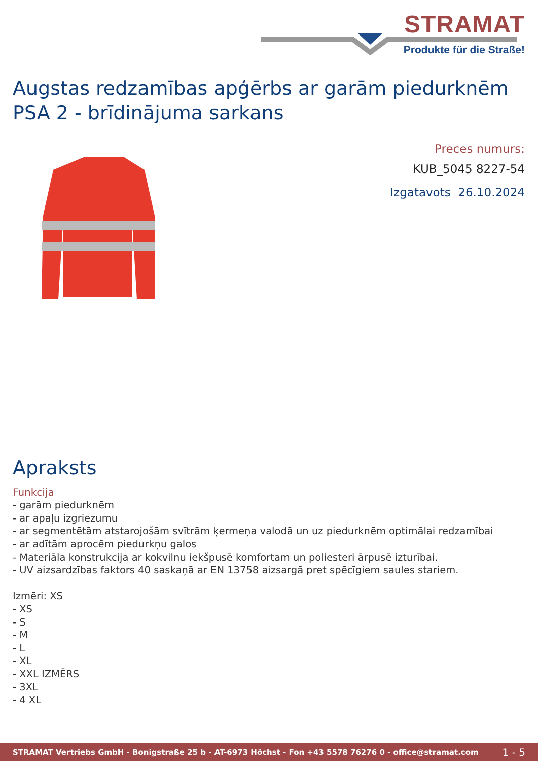STRAMAT
Produkte für die Straße!
Augstas redzamības apģērbs ar garām piedurknēm PSA 2 - brīdinājuma sarkans
Preces numurs:
KUB_5045 8227-54
Izgatavots 26.10.2024
Apraksts
Funkcija
- garām piedurknēm
- ar apaļu izgriezumu
- ar segmentētām atstarojošām svītrām ķermeņa valodā un uz piedurknēm optimālai redzamībai
- ar adītām aprocēm piedurkņu galos
- Materiāla konstrukcija ar kokvilnu iekšpusē komfortam un poliesteri ārpusē izturībai.
- UV aizsardzības faktors 40 saskaņā ar EN 13758 aizsargā pret spēcīgiem saules stariem.
Izmēri: XS
- XS
- S
- M
- L
- XL
- XXL IZMĒRS
- 3XL
- 4 XL
STRAMAT Vertriebs GmbH - Bonigstraße 25 b - AT-6973 Höchst - Fon +43 5578 76276 0 - office@stramat.com 1 - 5